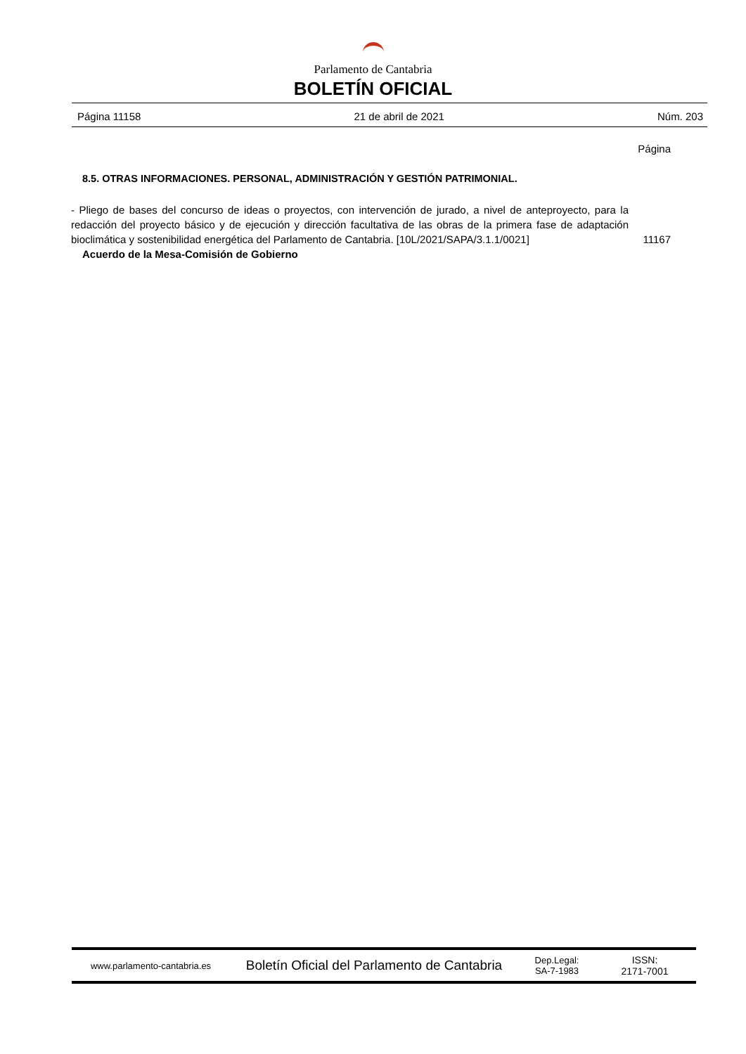Parlamento de Cantabria
BOLETÍN OFICIAL
Página 11158 21 de abril de 2021 Núm. 203
Página
8.5. OTRAS INFORMACIONES. PERSONAL, ADMINISTRACIÓN Y GESTIÓN PATRIMONIAL.
- Pliego de bases del concurso de ideas o proyectos, con intervención de jurado, a nivel de anteproyecto, para la redacción del proyecto básico y de ejecución y dirección facultativa de las obras de la primera fase de adaptación bioclimática y sostenibilidad energética del Parlamento de Cantabria. [10L/2021/SAPA/3.1.1/0021] 11167
Acuerdo de la Mesa-Comisión de Gobierno
www.parlamento-cantabria.es
Boletín Oficial del Parlamento de Cantabria
Dep.Legal:
SA-7-1983
ISSN:
2171-7001